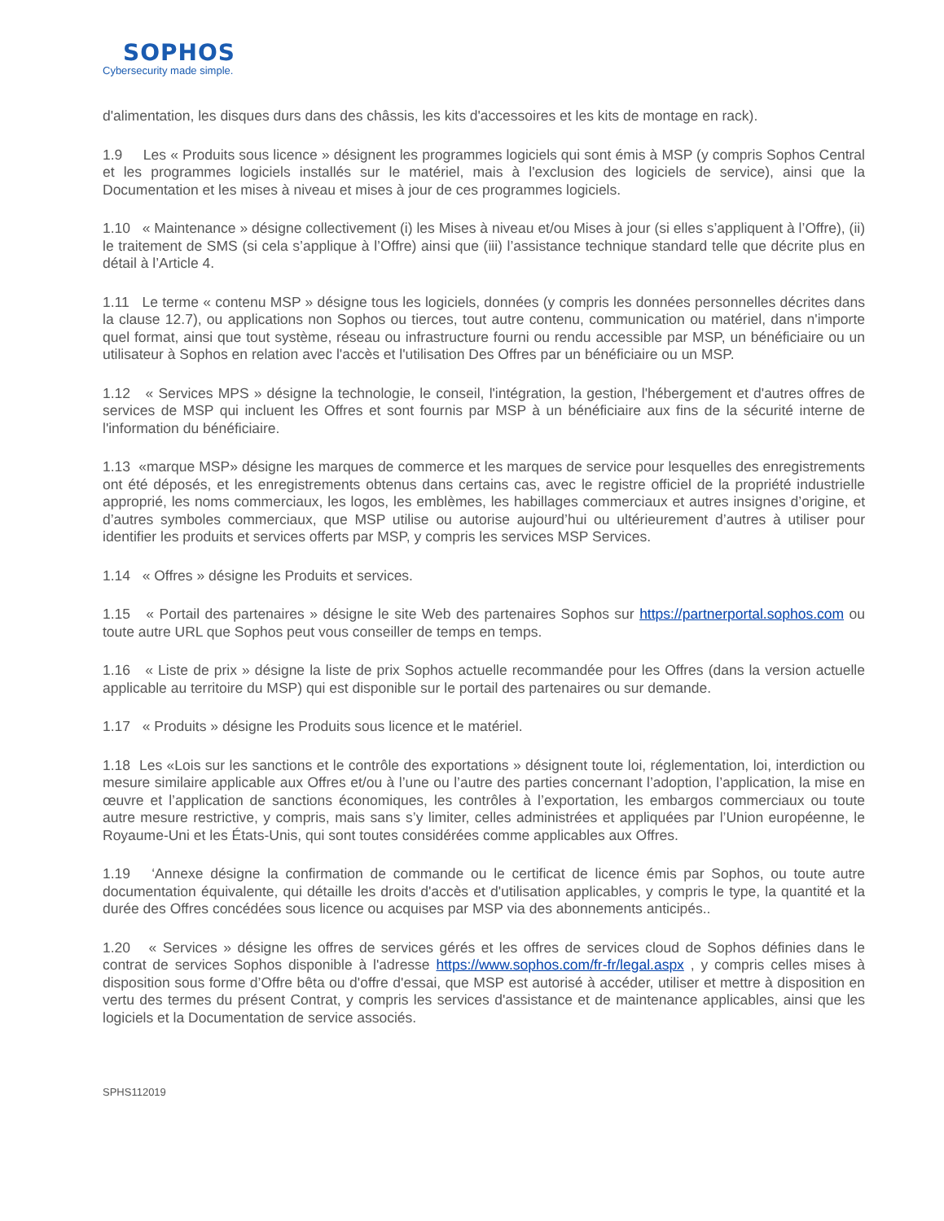SOPHOS
Cybersecurity made simple.
d'alimentation, les disques durs dans des châssis, les kits d'accessoires et les kits de montage en rack).
1.9 Les « Produits sous licence » désignent les programmes logiciels qui sont émis à MSP (y compris Sophos Central et les programmes logiciels installés sur le matériel, mais à l'exclusion des logiciels de service), ainsi que la Documentation et les mises à niveau et mises à jour de ces programmes logiciels.
1.10 « Maintenance » désigne collectivement (i) les Mises à niveau et/ou Mises à jour (si elles s’appliquent à l’Offre), (ii) le traitement de SMS (si cela s’applique à l’Offre) ainsi que (iii) l’assistance technique standard telle que décrite plus en détail à l’Article 4.
1.11 Le terme « contenu MSP » désigne tous les logiciels, données (y compris les données personnelles décrites dans la clause 12.7), ou applications non Sophos ou tierces, tout autre contenu, communication ou matériel, dans n'importe quel format, ainsi que tout système, réseau ou infrastructure fourni ou rendu accessible par MSP, un bénéficiaire ou un utilisateur à Sophos en relation avec l'accès et l'utilisation Des Offres par un bénéficiaire ou un MSP.
1.12 « Services MPS » désigne la technologie, le conseil, l'intégration, la gestion, l'hébergement et d'autres offres de services de MSP qui incluent les Offres et sont fournis par MSP à un bénéficiaire aux fins de la sécurité interne de l'information du bénéficiaire.
1.13 «marque MSP» désigne les marques de commerce et les marques de service pour lesquelles des enregistrements ont été déposés, et les enregistrements obtenus dans certains cas, avec le registre officiel de la propriété industrielle approprié, les noms commerciaux, les logos, les emblèmes, les habillages commerciaux et autres insignes d’origine, et d’autres symboles commerciaux, que MSP utilise ou autorise aujourd’hui ou ultérieurement d’autres à utiliser pour identifier les produits et services offerts par MSP, y compris les services MSP Services.
1.14 « Offres » désigne les Produits et services.
1.15 « Portail des partenaires » désigne le site Web des partenaires Sophos sur https://partnerportal.sophos.com ou toute autre URL que Sophos peut vous conseiller de temps en temps.
1.16 « Liste de prix » désigne la liste de prix Sophos actuelle recommandée pour les Offres (dans la version actuelle applicable au territoire du MSP) qui est disponible sur le portail des partenaires ou sur demande.
1.17 « Produits » désigne les Produits sous licence et le matériel.
1.18 Les «Lois sur les sanctions et le contrôle des exportations » désignent toute loi, réglementation, loi, interdiction ou mesure similaire applicable aux Offres et/ou à l’une ou l’autre des parties concernant l’adoption, l’application, la mise en œuvre et l’application de sanctions économiques, les contrôles à l’exportation, les embargos commerciaux ou toute autre mesure restrictive, y compris, mais sans s’y limiter, celles administrées et appliquées par l’Union européenne, le Royaume-Uni et les États-Unis, qui sont toutes considérées comme applicables aux Offres.
1.19 ‘Annexe désigne la confirmation de commande ou le certificat de licence émis par Sophos, ou toute autre documentation équivalente, qui détaille les droits d'accès et d'utilisation applicables, y compris le type, la quantité et la durée des Offres concédées sous licence ou acquises par MSP via des abonnements anticipés..
1.20 « Services » désigne les offres de services gérés et les offres de services cloud de Sophos définies dans le contrat de services Sophos disponible à l'adresse https://www.sophos.com/fr-fr/legal.aspx , y compris celles mises à disposition sous forme d’Offre bêta ou d'offre d'essai, que MSP est autorisé à accéder, utiliser et mettre à disposition en vertu des termes du présent Contrat, y compris les services d'assistance et de maintenance applicables, ainsi que les logiciels et la Documentation de service associés.
SPHS112019